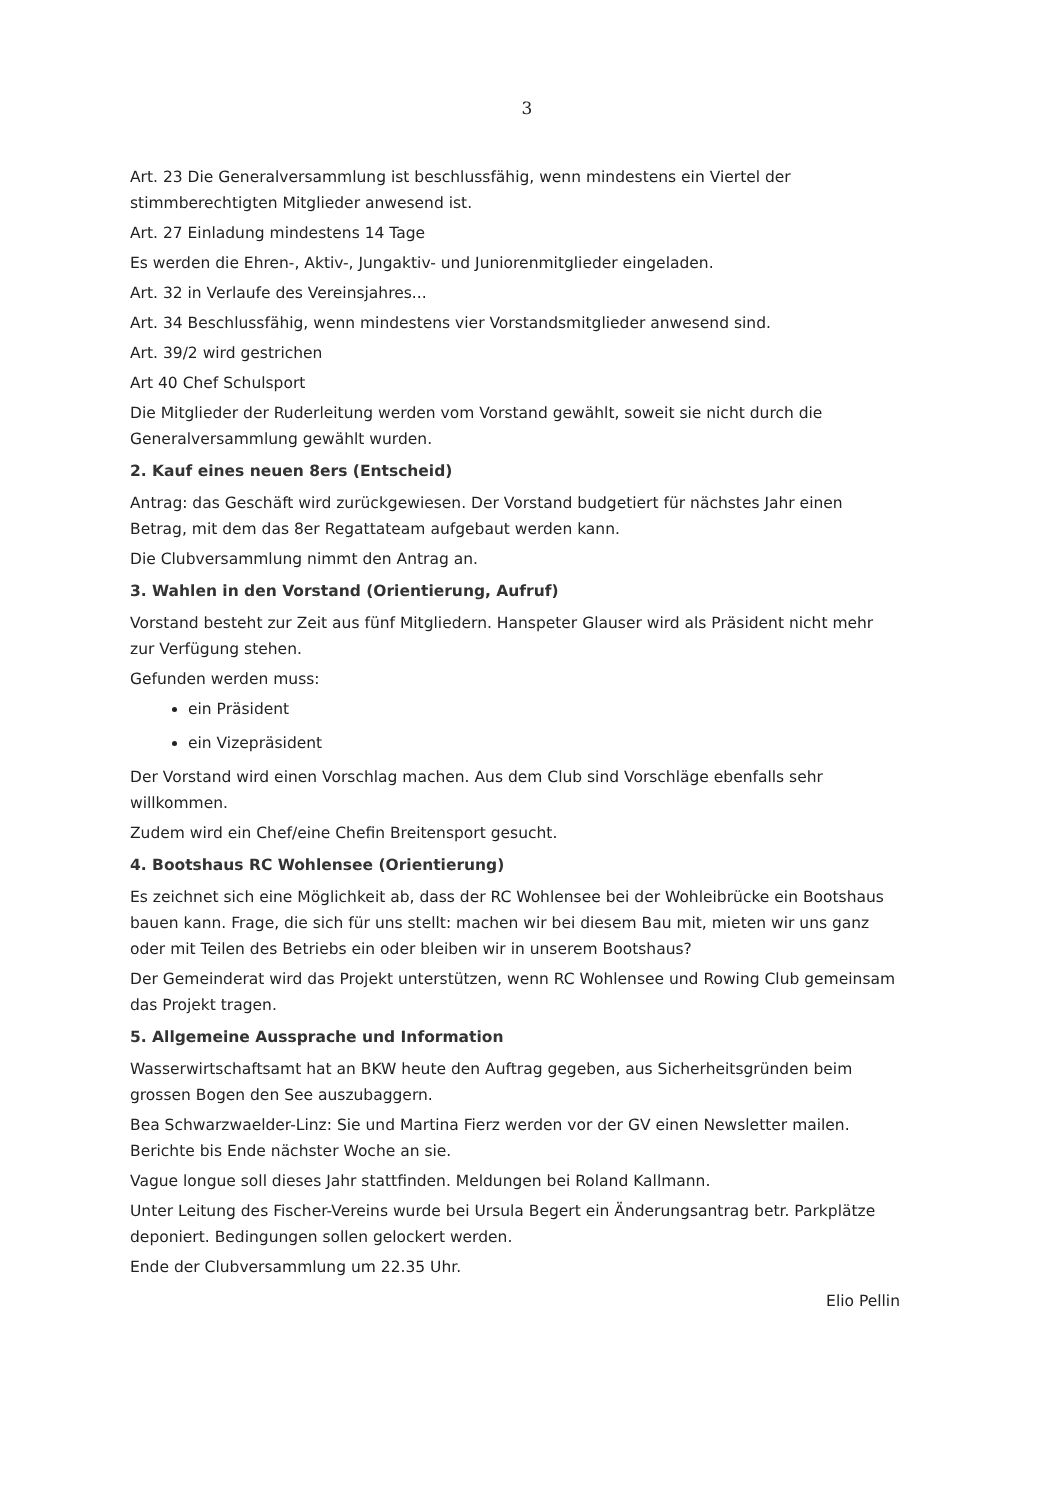3
Art. 23 Die Generalversammlung ist beschlussfähig, wenn mindestens ein Viertel der stimmberechtigten Mitglieder anwesend ist.
Art. 27 Einladung mindestens 14 Tage
Es werden die Ehren-, Aktiv-, Jungaktiv- und Juniorenmitglieder eingeladen.
Art. 32 in Verlaufe des Vereinsjahres...
Art. 34 Beschlussfähig, wenn mindestens vier Vorstandsmitglieder anwesend sind.
Art. 39/2 wird gestrichen
Art 40 Chef Schulsport
Die Mitglieder der Ruderleitung werden vom Vorstand gewählt, soweit sie nicht durch die Generalversammlung gewählt wurden.
2. Kauf eines neuen 8ers (Entscheid)
Antrag: das Geschäft wird zurückgewiesen. Der Vorstand budgetiert für nächstes Jahr einen Betrag, mit dem das 8er Regattateam aufgebaut werden kann.
Die Clubversammlung nimmt den Antrag an.
3. Wahlen in den Vorstand (Orientierung, Aufruf)
Vorstand besteht zur Zeit aus fünf Mitgliedern. Hanspeter Glauser wird als Präsident nicht mehr zur Verfügung stehen.
Gefunden werden muss:
ein Präsident
ein Vizepräsident
Der Vorstand wird einen Vorschlag machen. Aus dem Club sind Vorschläge ebenfalls sehr willkommen.
Zudem wird ein Chef/eine Chefin Breitensport gesucht.
4. Bootshaus RC Wohlensee (Orientierung)
Es zeichnet sich eine Möglichkeit ab, dass der RC Wohlensee bei der Wohleibrücke ein Bootshaus bauen kann. Frage, die sich für uns stellt: machen wir bei diesem Bau mit, mieten wir uns ganz oder mit Teilen des Betriebs ein oder bleiben wir in unserem Bootshaus?
Der Gemeinderat wird das Projekt unterstützen, wenn RC Wohlensee und Rowing Club gemeinsam das Projekt tragen.
5. Allgemeine Aussprache und Information
Wasserwirtschaftsamt hat an BKW heute den Auftrag gegeben, aus Sicherheitsgründen beim grossen Bogen den See auszubaggern.
Bea Schwarzwaelder-Linz: Sie und Martina Fierz werden vor der GV einen Newsletter mailen. Berichte bis Ende nächster Woche an sie.
Vague longue soll dieses Jahr stattfinden. Meldungen bei Roland Kallmann.
Unter Leitung des Fischer-Vereins wurde bei Ursula Begert ein Änderungsantrag betr. Parkplätze deponiert. Bedingungen sollen gelockert werden.
Ende der Clubversammlung um 22.35 Uhr.
Elio Pellin